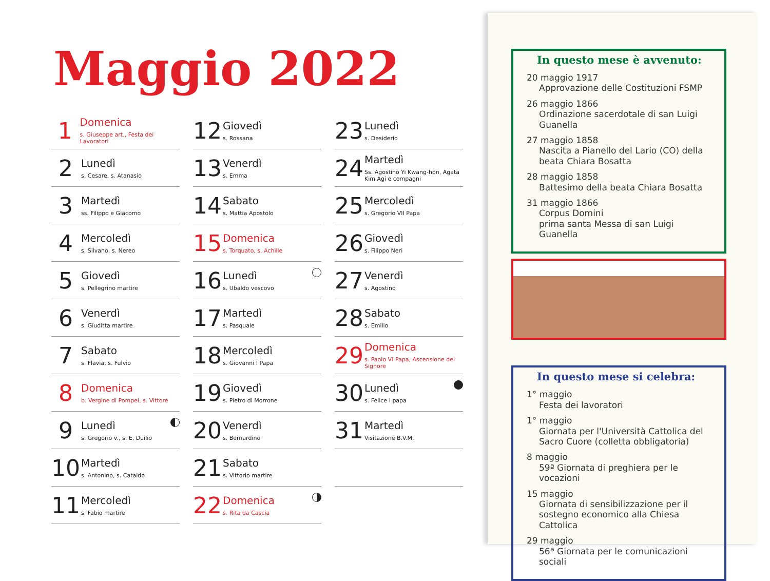Maggio 2022
1
Domenica
s. Giuseppe art., Festa dei Lavoratori
2
Lunedì
s. Cesare, s. Atanasio
3
Martedì
ss. Filippo e Giacomo
4
Mercoledì
s. Silvano, s. Nereo
5
Giovedì
s. Pellegrino martire
6
Venerdì
s. Giuditta martire
7
Sabato
s. Flavia, s. Fulvio
8
Domenica
b. Vergine di Pompei, s. Vittore
9
Lunedì
s. Gregorio v., s. E. Duilio
10
Martedì
s. Antonino, s. Cataldo
11
Mercoledì
s. Fabio martire
12
Giovedì
s. Rossana
13
Venerdì
s. Emma
14
Sabato
s. Mattia Apostolo
15
Domenica
s. Torquato, s. Achille
16
Lunedì
s. Ubaldo vescovo
17
Martedì
s. Pasquale
18
Mercoledì
s. Giovanni I Papa
19
Giovedì
s. Pietro di Morrone
20
Venerdì
s. Bernardino
21
Sabato
s. Vittorio martire
22
Domenica
s. Rita da Cascia
23
Lunedì
s. Desiderio
24
Martedì
Ss. Agostino Yi Kwang-hon, Agata Kim Agi e compagni
25
Mercoledì
s. Gregorio VII Papa
26
Giovedì
s. Filippo Neri
27
Venerdì
s. Agostino
28
Sabato
s. Emilio
29
Domenica
s. Paolo VI Papa, Ascensione del Signore
30
Lunedì
s. Felice I papa
31
Martedì
Visitazione B.V.M.
In questo mese è avvenuto:
20 maggio 1917
Approvazione delle Costituzioni FSMP
26 maggio 1866
Ordinazione sacerdotale di san Luigi Guanella
27 maggio 1858
Nascita a Pianello del Lario (CO) della beata Chiara Bosatta
28 maggio 1858
Battesimo della beata Chiara Bosatta
31 maggio 1866
Corpus Domini
prima santa Messa di san Luigi Guanella
In questo mese si celebra:
1° maggio
Festa dei lavoratori
1° maggio
Giornata per l'Università Cattolica del Sacro Cuore (colletta obbligatoria)
8 maggio
59ª Giornata di preghiera per le vocazioni
15 maggio
Giornata di sensibilizzazione per il sostegno economico alla Chiesa Cattolica
29 maggio
56ª Giornata per le comunicazioni sociali